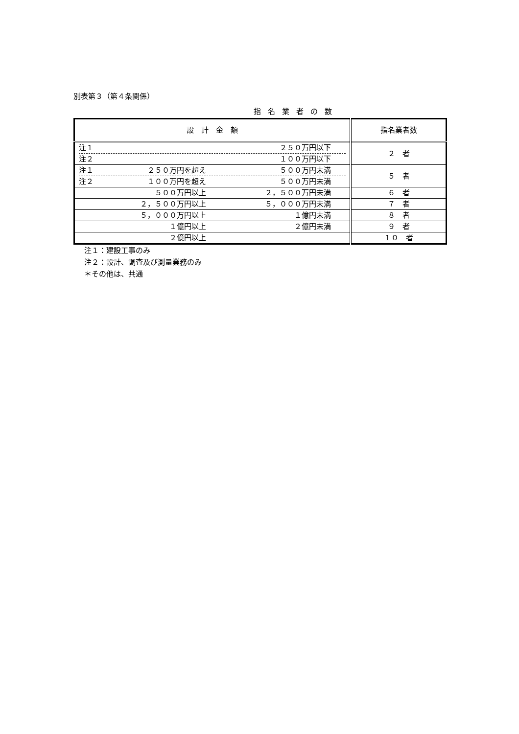別表第３（第４条関係）
指名業者の数
| 設 計 金 額 | 指名業者数 |
| 注１ ２５０万円以下 注２ １００万円以下 | ２ 者 |
| 注１ ２５０万円を超え ５００万円未満 注２ １００万円を超え ５００万円未満 | ５ 者 |
| ５００万円以上 ２，５００万円未満 | ６ 者 |
| ２，５００万円以上 ５，０００万円未満 | ７ 者 |
| ５，０００万円以上 １億円未満 | ８ 者 |
| １億円以上 ２億円未満 | ９ 者 |
| ２億円以上 | １０ 者 |
注１：建設工事のみ
注２：設計、調査及び測量業務のみ
＊その他は、共通